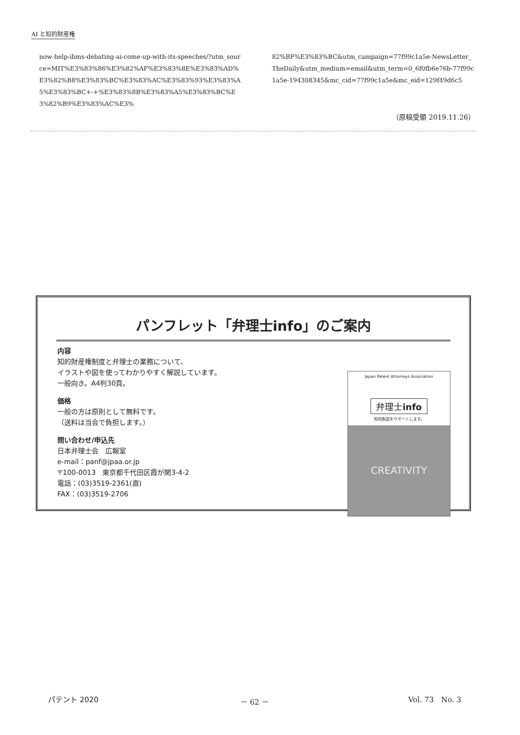AI と知的財産権
now-help-ibms-debating-ai-come-up-with-its-speeches/?utm_source=MIT%E3%83%86%E3%82%AF%E3%83%8E%E3%83%AD%E3%82%B8%E3%83%BC%E3%83%AC%E3%83%93%E3%83%A5%E3%83%BC+-+%E3%83%8B%E3%83%A5%E3%83%BC%E3%82%B9%E3%83%AC%E3%
82%BF%E3%83%BC&utm_campaign=77f99c1a5e-NewsLetter_TheDaily&utm_medium=email&utm_term=0_6f0fb6e76b-77f99c1a5e-194308345&mc_cid=77f99c1a5e&mc_eid=129f49d6c5
（原稿受領 2019.11.26）
パンフレット「弁理士info」のご案内
内容
知的財産権制度と弁理士の業務について、
イラストや図を使ってわかりやすく解説しています。
一般向き。A4判30頁。
価格
一般の方は原則として無料です。
（送料は当会で負担します。）
問い合わせ/申込先
日本弁理士会　広報室
e-mail：panf@jpaa.or.jp
〒100-0013　東京都千代田区霞が関3-4-2
電話：(03)3519-2361(直)
FAX：(03)3519-2706
Japan Patent Attorneys Association
弁理士info
知的創造をサポートします。
CREATIVITY
パテント 2020 － 62 － Vol. 73　No. 3